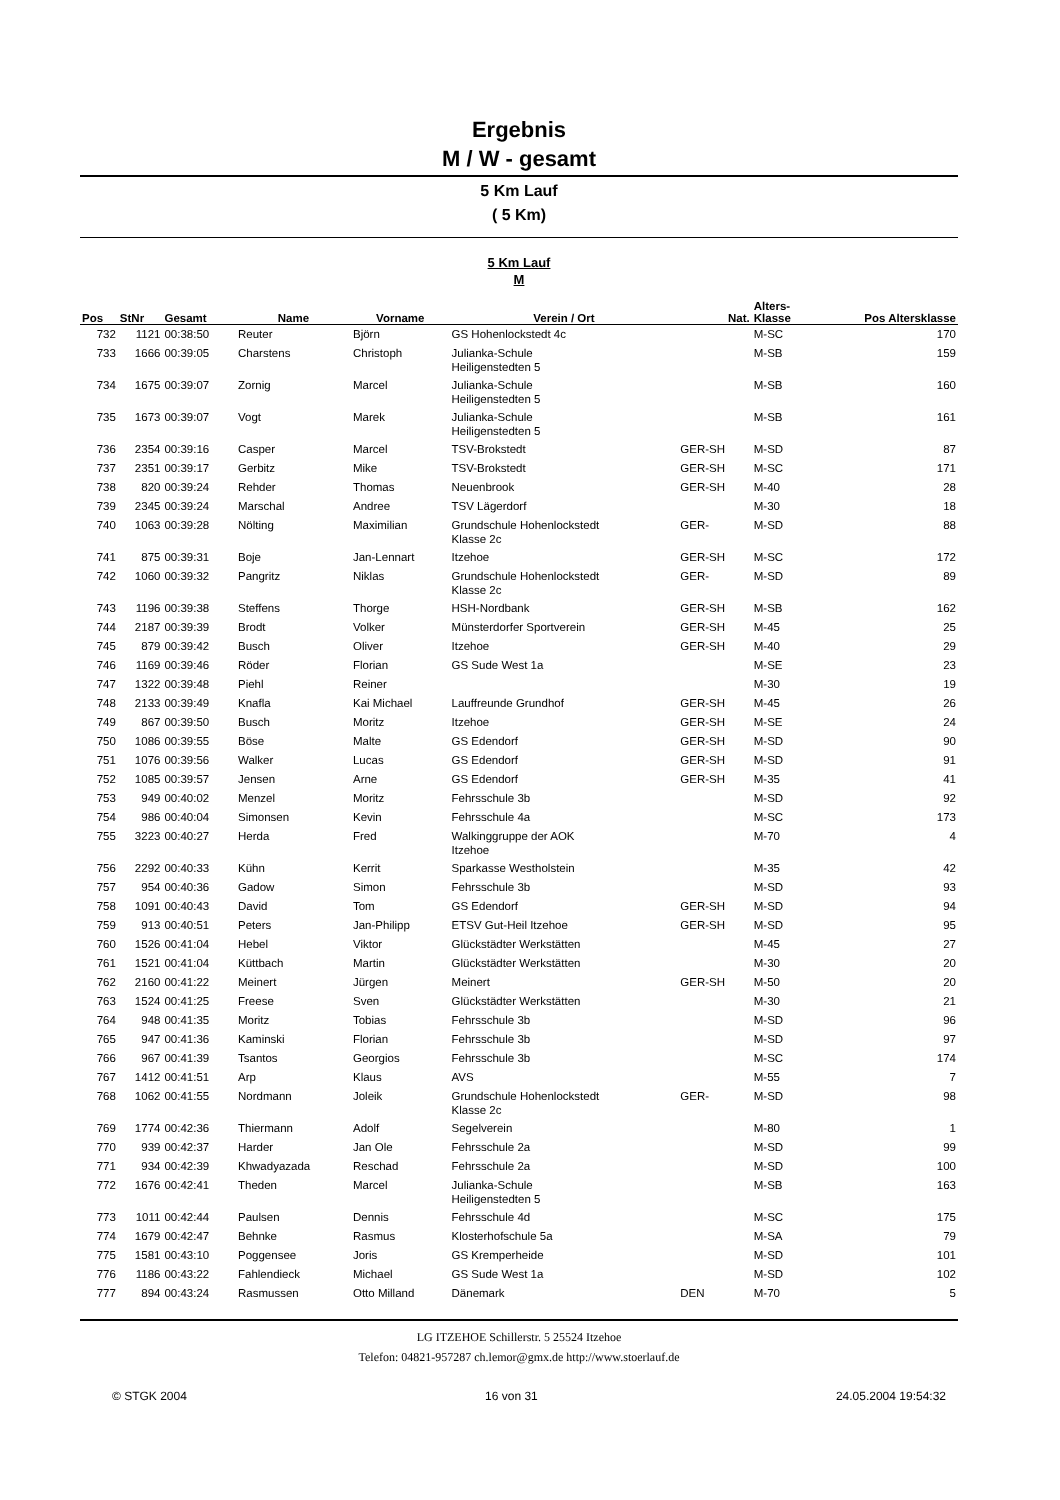Ergebnis
M / W - gesamt
5 Km Lauf
( 5 Km)
5 Km Lauf
M
| Pos | StNr | Gesamt | Name | Vorname | Verein / Ort | Nat. | Alters- Klasse | Pos Altersklasse |
| --- | --- | --- | --- | --- | --- | --- | --- | --- |
| 732 | 1121 | 00:38:50 | Reuter | Björn | GS Hohenlockstedt 4c | | M-SC | 170 |
| 733 | 1666 | 00:39:05 | Charstens | Christoph | Julianka-Schule Heiligenstedten 5 | | M-SB | 159 |
| 734 | 1675 | 00:39:07 | Zornig | Marcel | Julianka-Schule Heiligenstedten 5 | | M-SB | 160 |
| 735 | 1673 | 00:39:07 | Vogt | Marek | Julianka-Schule Heiligenstedten 5 | | M-SB | 161 |
| 736 | 2354 | 00:39:16 | Casper | Marcel | TSV-Brokstedt | GER-SH | M-SD | 87 |
| 737 | 2351 | 00:39:17 | Gerbitz | Mike | TSV-Brokstedt | GER-SH | M-SC | 171 |
| 738 | 820 | 00:39:24 | Rehder | Thomas | Neuenbrook | GER-SH | M-40 | 28 |
| 739 | 2345 | 00:39:24 | Marschal | Andree | TSV Lägerdorf | | M-30 | 18 |
| 740 | 1063 | 00:39:28 | Nölting | Maximilian | Grundschule Hohenlockstedt Klasse 2c | GER- | M-SD | 88 |
| 741 | 875 | 00:39:31 | Boje | Jan-Lennart | Itzehoe | GER-SH | M-SC | 172 |
| 742 | 1060 | 00:39:32 | Pangritz | Niklas | Grundschule Hohenlockstedt Klasse 2c | GER- | M-SD | 89 |
| 743 | 1196 | 00:39:38 | Steffens | Thorge | HSH-Nordbank | GER-SH | M-SB | 162 |
| 744 | 2187 | 00:39:39 | Brodt | Volker | Münsterdorfer Sportverein | GER-SH | M-45 | 25 |
| 745 | 879 | 00:39:42 | Busch | Oliver | Itzehoe | GER-SH | M-40 | 29 |
| 746 | 1169 | 00:39:46 | Röder | Florian | GS Sude West 1a | | M-SE | 23 |
| 747 | 1322 | 00:39:48 | Piehl | Reiner | | | M-30 | 19 |
| 748 | 2133 | 00:39:49 | Knafla | Kai Michael | Lauffreunde Grundhof | GER-SH | M-45 | 26 |
| 749 | 867 | 00:39:50 | Busch | Moritz | Itzehoe | GER-SH | M-SE | 24 |
| 750 | 1086 | 00:39:55 | Böse | Malte | GS Edendorf | GER-SH | M-SD | 90 |
| 751 | 1076 | 00:39:56 | Walker | Lucas | GS Edendorf | GER-SH | M-SD | 91 |
| 752 | 1085 | 00:39:57 | Jensen | Arne | GS Edendorf | GER-SH | M-35 | 41 |
| 753 | 949 | 00:40:02 | Menzel | Moritz | Fehrsschule 3b | | M-SD | 92 |
| 754 | 986 | 00:40:04 | Simonsen | Kevin | Fehrsschule 4a | | M-SC | 173 |
| 755 | 3223 | 00:40:27 | Herda | Fred | Walkinggruppe der AOK Itzehoe | | M-70 | 4 |
| 756 | 2292 | 00:40:33 | Kühn | Kerrit | Sparkasse Westholstein | | M-35 | 42 |
| 757 | 954 | 00:40:36 | Gadow | Simon | Fehrsschule 3b | | M-SD | 93 |
| 758 | 1091 | 00:40:43 | David | Tom | GS Edendorf | GER-SH | M-SD | 94 |
| 759 | 913 | 00:40:51 | Peters | Jan-Philipp | ETSV Gut-Heil Itzehoe | GER-SH | M-SD | 95 |
| 760 | 1526 | 00:41:04 | Hebel | Viktor | Glückstädter Werkstätten | | M-45 | 27 |
| 761 | 1521 | 00:41:04 | Küttbach | Martin | Glückstädter Werkstätten | | M-30 | 20 |
| 762 | 2160 | 00:41:22 | Meinert | Jürgen | Meinert | GER-SH | M-50 | 20 |
| 763 | 1524 | 00:41:25 | Freese | Sven | Glückstädter Werkstätten | | M-30 | 21 |
| 764 | 948 | 00:41:35 | Moritz | Tobias | Fehrsschule 3b | | M-SD | 96 |
| 765 | 947 | 00:41:36 | Kaminski | Florian | Fehrsschule 3b | | M-SD | 97 |
| 766 | 967 | 00:41:39 | Tsantos | Georgios | Fehrsschule 3b | | M-SC | 174 |
| 767 | 1412 | 00:41:51 | Arp | Klaus | AVS | | M-55 | 7 |
| 768 | 1062 | 00:41:55 | Nordmann | Joleik | Grundschule Hohenlockstedt Klasse 2c | GER- | M-SD | 98 |
| 769 | 1774 | 00:42:36 | Thiermann | Adolf | Segelverein | | M-80 | 1 |
| 770 | 939 | 00:42:37 | Harder | Jan Ole | Fehrsschule 2a | | M-SD | 99 |
| 771 | 934 | 00:42:39 | Khwadyazada | Reschad | Fehrsschule 2a | | M-SD | 100 |
| 772 | 1676 | 00:42:41 | Theden | Marcel | Julianka-Schule Heiligenstedten 5 | | M-SB | 163 |
| 773 | 1011 | 00:42:44 | Paulsen | Dennis | Fehrsschule 4d | | M-SC | 175 |
| 774 | 1679 | 00:42:47 | Behnke | Rasmus | Klosterhofschule 5a | | M-SA | 79 |
| 775 | 1581 | 00:43:10 | Poggensee | Joris | GS Kremperheide | | M-SD | 101 |
| 776 | 1186 | 00:43:22 | Fahlendieck | Michael | GS Sude West 1a | | M-SD | 102 |
| 777 | 894 | 00:43:24 | Rasmussen | Otto Milland | Dänemark | DEN | M-70 | 5 |
LG ITZEHOE Schillerstr. 5 25524 Itzehoe
Telefon: 04821-957287 ch.lemor@gmx.de http://www.stoerlauf.de
© STGK 2004 16 von 31 24.05.2004 19:54:32